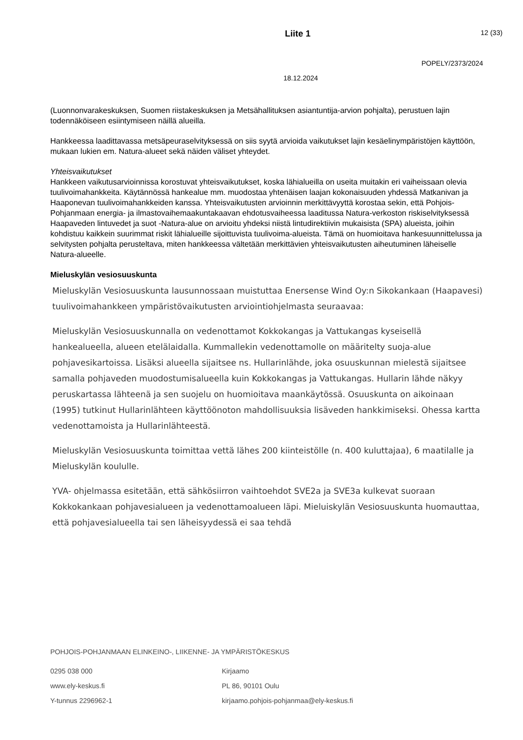Liite 1 12 (33)
POPELY/2373/2024
18.12.2024
(Luonnonvarakeskuksen, Suomen riistakeskuksen ja Metsähallituksen asiantuntija-arvion pohjalta), perustuen lajin todennäköiseen esiintymiseen näillä alueilla.
Hankkeessa laadittavassa metsäpeuraselvityksessä on siis syytä arvioida vaikutukset lajin kesäelinympäristöjen käyttöön, mukaan lukien em. Natura-alueet sekä näiden väliset yhteydet.
Yhteisvaikutukset
Hankkeen vaikutusarvioinnissa korostuvat yhteisvaikutukset, koska lähialueilla on useita muitakin eri vaiheissaan olevia tuulivoimahankkeita. Käytännössä hankealue mm. muodostaa yhtenäisen laajan kokonaisuuden yhdessä Matkanivan ja Haaponevan tuulivoimahankkeiden kanssa. Yhteisvaikutusten arvioinnin merkittävyyttä korostaa sekin, että Pohjois-Pohjanmaan energia- ja ilmastovaihemaakuntakaavan ehdotusvaiheessa laaditussa Natura-verkoston riskiselvityksessä Haapaveden lintuvedet ja suot -Natura-alue on arvioitu yhdeksi niistä lintudirektiivin mukaisista (SPA) alueista, joihin kohdistuu kaikkein suurimmat riskit lähialueille sijoittuvista tuulivoima-alueista. Tämä on huomioitava hankesuunnittelussa ja selvitysten pohjalta perusteltava, miten hankkeessa vältetään merkittävien yhteisvaikutusten aiheutuminen läheiselle Natura-alueelle.
Mieluskylän vesiosuuskunta
Mieluskylän Vesiosuuskunta lausunnossaan muistuttaa Enersense Wind Oy:n Sikokankaan (Haapavesi) tuulivoimahankkeen ympäristövaikutusten arviointiohjelmasta seuraavaa:
Mieluskylän Vesiosuuskunnalla on vedenottamot Kokkokangas ja Vattukangas kyseisellä hankealueella, alueen etelälaidalla. Kummallekin vedenottamolle on määritelty suoja-alue pohjavesikartoissa. Lisäksi alueella sijaitsee ns. Hullarinlähde, joka osuuskunnan mielestä sijaitsee samalla pohjaveden muodostumisalueella kuin Kokkokangas ja Vattukangas. Hullarin lähde näkyy peruskartassa lähteenä ja sen suojelu on huomioitava maankäytössä. Osuuskunta on aikoinaan (1995) tutkinut Hullarinlähteen käyttöönoton mahdollisuuksia lisäveden hankkimiseksi. Ohessa kartta vedenottamoista ja Hullarinlähteestä.
Mieluskylän Vesiosuuskunta toimittaa vettä lähes 200 kiinteistölle (n. 400 kuluttajaa), 6 maatilalle ja Mieluskylän koululle.
YVA- ohjelmassa esitetään, että sähkösiirron vaihtoehdot SVE2a ja SVE3a kulkevat suoraan Kokkokankaan pohjavesialueen ja vedenottamoalueen läpi. Mieluiskylän Vesiosuuskunta huomauttaa, että pohjavesialueella tai sen läheisyydessä ei saa tehdä
POHJOIS-POHJANMAAN ELINKEINO-, LIIKENNE- JA YMPÄRISTÖKESKUS
0295 038 000
www.ely-keskus.fi
Y-tunnus 2296962-1
Kirjaamo
PL 86, 90101 Oulu
kirjaamo.pohjois-pohjanmaa@ely-keskus.fi